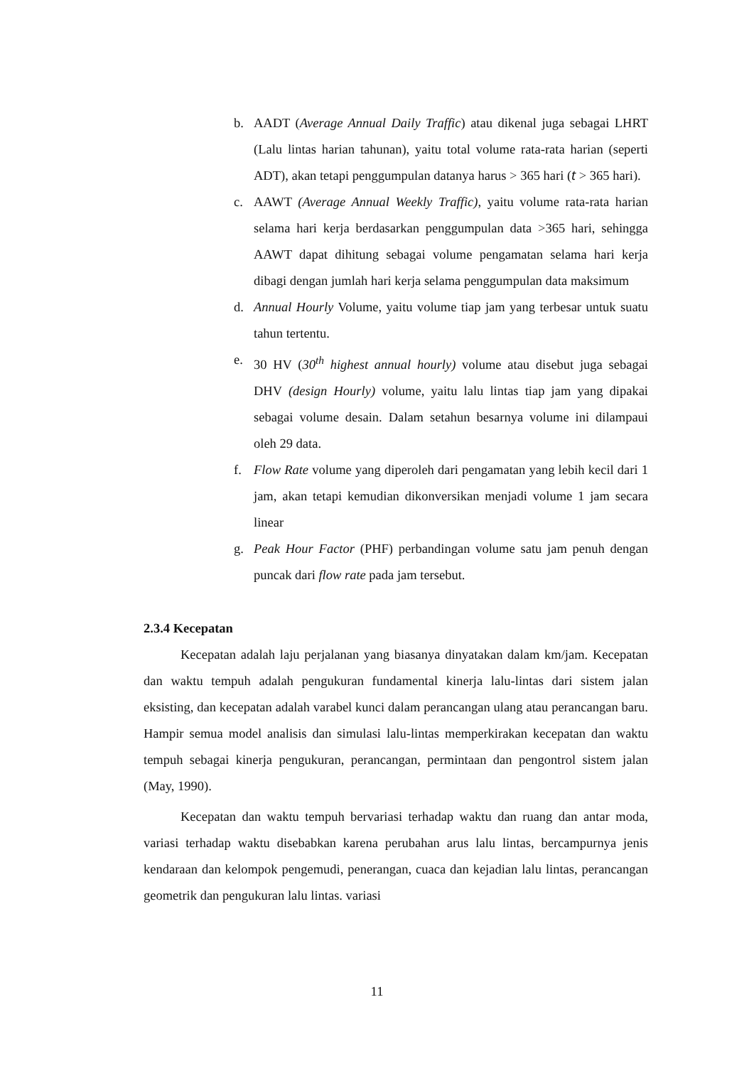b. AADT (Average Annual Daily Traffic) atau dikenal juga sebagai LHRT (Lalu lintas harian tahunan), yaitu total volume rata-rata harian (seperti ADT), akan tetapi penggumpulan datanya harus > 365 hari (𝑡 > 365 hari).
c. AAWT (Average Annual Weekly Traffic), yaitu volume rata-rata harian selama hari kerja berdasarkan penggumpulan data >365 hari, sehingga AAWT dapat dihitung sebagai volume pengamatan selama hari kerja dibagi dengan jumlah hari kerja selama penggumpulan data maksimum
d. Annual Hourly Volume, yaitu volume tiap jam yang terbesar untuk suatu tahun tertentu.
e. 30 HV (30<sup>th</sup> highest annual hourly) volume atau disebut juga sebagai DHV (design Hourly) volume, yaitu lalu lintas tiap jam yang dipakai sebagai volume desain. Dalam setahun besarnya volume ini dilampaui oleh 29 data.
f. Flow Rate volume yang diperoleh dari pengamatan yang lebih kecil dari 1 jam, akan tetapi kemudian dikonversikan menjadi volume 1 jam secara linear
g. Peak Hour Factor (PHF) perbandingan volume satu jam penuh dengan puncak dari flow rate pada jam tersebut.
2.3.4 Kecepatan
Kecepatan adalah laju perjalanan yang biasanya dinyatakan dalam km/jam. Kecepatan dan waktu tempuh adalah pengukuran fundamental kinerja lalu-lintas dari sistem jalan eksisting, dan kecepatan adalah varabel kunci dalam perancangan ulang atau perancangan baru. Hampir semua model analisis dan simulasi lalu-lintas memperkirakan kecepatan dan waktu tempuh sebagai kinerja pengukuran, perancangan, permintaan dan pengontrol sistem jalan (May, 1990).
Kecepatan dan waktu tempuh bervariasi terhadap waktu dan ruang dan antar moda, variasi terhadap waktu disebabkan karena perubahan arus lalu lintas, bercampurnya jenis kendaraan dan kelompok pengemudi, penerangan, cuaca dan kejadian lalu lintas, perancangan geometrik dan pengukuran lalu lintas. variasi
11